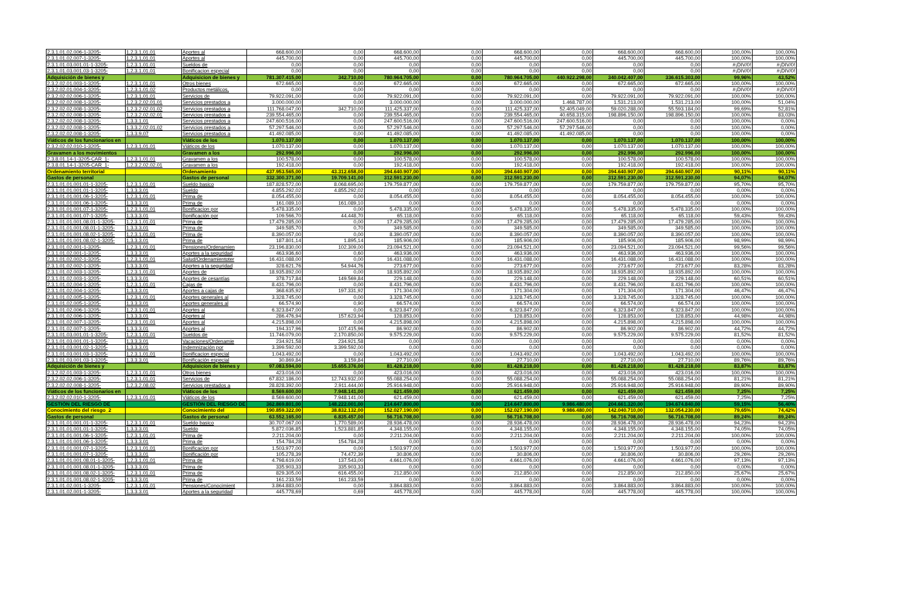| 2.3.1.01.02.006-1-3205- | 1.2.3.1.01.01 | Aportes al | 668.600,00 | 0,00 | 668.600,00 | 0,00 | 668.600,00 | 0,00 | 668.600,00 | 668.600,00 | 100,00% | 100,00% |
| 2.3.1.01.02.007-1-3205- | 1.2.3.1.01.01 | Aportes al | 445.700,00 | 0,00 | 445.700,00 | 0,00 | 445.700,00 | 0,00 | 445.700,00 | 445.700,00 | 100,00% | 100,00% |
| 2.3.1.01.03.001.01-1-3205- | 1.2.3.1.01.01 | Sueldos de | 0,00 | 0,00 | 0,00 | 0,00 | 0,00 | 0,00 | 0,00 | 0,00 | #¡DIV/0! | #¡DIV/0! |
| 2.3.1.01.03.001.03-1-3205- | 1.2.3.1.01.01 | Bonificacion especial | 0,00 | 0,00 | 0,00 | 0,00 | 0,00 | 0,00 | 0,00 | 0,00 | #¡DIV/0! | #¡DIV/0! |
| Adquisición de bienes y | | Adquisicion de bienes y | 781.307.415,00 | 342.710,00 | 780.964.705,00 | 0,00 | 780.964.705,00 | 440.922.298,00 | 340.042.407,00 | 336.615.303,00 | 99,96% | 43,52% |
| 2.3.2.02.01.003-1-3205- | 1.2.3.1.01.01 | Otros bienes | 672.665,00 | 0,00 | 672.665,00 | 0,00 | 672.665,00 | 0,00 | 672.665,00 | 672.665,00 | 100,00% | 100,00% |
| 2.3.2.02.01.004-1-3205- | 1.2.3.1.01.02 | Productos metálicos, | 0,00 | 0,00 | 0,00 | 0,00 | 0,00 | 0,00 | 0,00 | 0,00 | #¡DIV/0! | #¡DIV/0! |
| 2.3.2.02.02.006-1-3205- | 1.2.3.1.01.01 | Servicios de | 79.922.091,00 | 0,00 | 79.922.091,00 | 0,00 | 79.922.091,00 | 0,00 | 79.922.091,00 | 79.922.091,00 | 100,00% | 100,00% |
| 2.3.2.02.02.008-1-3205- | 1.2.3.2.02.01.01 | Servicios prestados a | 3.000.000,00 | 0,00 | 3.000.000,00 | 0,00 | 3.000.000,00 | 1.468.787,00 | 1.531.213,00 | 1.531.213,00 | 100,00% | 51,04% |
| 2.3.2.02.02.008-1-3205- | 1.2.3.2.02.01.02 | Servicios prestados a | 111.768.047,00 | 342.710,00 | 111.425.337,00 | 0,00 | 111.425.337,00 | 52.405.049,00 | 59.020.288,00 | 55.593.184,00 | 99,69% | 52,81% |
| 2.3.2.02.02.008-1-3205- | 1.2.3.2.02.02.01 | Servicios prestados a | 239.554.465,00 | 0,00 | 239.554.465,00 | 0,00 | 239.554.465,00 | 40.658.315,00 | 198.896.150,00 | 198.896.150,00 | 100,00% | 83,03% |
| 2.3.2.02.02.008-1-3205- | 1.3.3.1.01 | Servicios prestados a | 247.600.516,00 | 0,00 | 247.600.516,00 | 0,00 | 247.600.516,00 | 247.600.516,00 | 0,00 | 0,00 | 100,00% | 0,00% |
| 2.3.2.02.02.008-1-3205- | 1.3.3.2.02.01.02 | Servicios prestados a | 57.297.546,00 | 0,00 | 57.297.546,00 | 0,00 | 57.297.546,00 | 57.297.546,00 | 0,00 | 0,00 | 100,00% | 0,00% |
| 2.3.2.02.02.008-1-3205- | 1.3.3.9.07 | Servicios prestados a | 41.492.085,00 | 0,00 | 41.492.085,00 | 0,00 | 41.492.085,00 | 41.492.085,00 | 0,00 | 0,00 | 100,00% | 0,00% |
| Viáticos de los funcionarios en | | Viáticos de los | 1.070.137,00 | 0,00 | 1.070.137,00 | 0,00 | 1.070.137,00 | 0,00 | 1.070.137,00 | 1.070.137,00 | 100,00% | 100,00% |
| 2.3.2.02.02.010-1-3205- | 1.2.3.1.01.01 | Viáticos de los | 1.070.137,00 | 0,00 | 1.070.137,00 | 0,00 | 1.070.137,00 | 0,00 | 1.070.137,00 | 1.070.137,00 | 100,00% | 100,00% |
| Gravamen a los movimientos | | Gravamen a los | 292.996,00 | 0,00 | 292.996,00 | 0,00 | 292.996,00 | 0,00 | 292.996,00 | 292.996,00 | 100,00% | 100,00% |
| 2.3.8.01.14-1-3205-CAR_1- | 1.2.3.1.01.01 | Gravamen a los | 100.578,00 | 0,00 | 100.578,00 | 0,00 | 100.578,00 | 0,00 | 100.578,00 | 100.578,00 | 100,00% | 100,00% |
| 2.3.8.01.14-1-3205-CAR_1- | 1.2.3.2.02.02.01 | Gravamen a los | 192.418,00 | 0,00 | 192.418,00 | 0,00 | 192.418,00 | 0,00 | 192.418,00 | 192.418,00 | 100,00% | 100,00% |
| Ordenamiento territorial | | Ordenamiento | 437.953.565,00 | 43.312.658,00 | 394.640.907,00 | 0,00 | 394.640.907,00 | 0,00 | 394.640.907,00 | 394.640.907,00 | 90,11% | 90,11% |
| Gastos de personal | | Gastos de personal | 332.300.371,00 | 19.709.141,00 | 312.591.230,00 | 0,00 | 312.591.230,00 | 0,00 | 312.591.230,00 | 312.591.230,00 | 94,07% | 94,07% |
| 2.3.1.01.01.001.01-1-3205- | 1.2.3.1.01.01 | Sueldo basico | 187.828.572,00 | 8.068.695,00 | 179.759.877,00 | 0,00 | 179.759.877,00 | 0,00 | 179.759.877,00 | 179.759.877,00 | 95,70% | 95,70% |
| 2.3.1.01.01.001.01-1-3205- | 1.3.3.3.01 | Sueldo | 4.855.292,02 | 4.855.292,02 | 0,00 | 0,00 | 0,00 | 0,00 | 0,00 | 0,00 | 0,00% | 0,00% |
| 2.3.1.01.01.001.06-1-3205- | 1.2.3.1.01.01 | Prima de | 8.054.455,00 | 0,00 | 8.054.455,00 | 0,00 | 8.054.455,00 | 0,00 | 8.054.455,00 | 8.054.455,00 | 100,00% | 100,00% |
| 2.3.1.01.01.001.06-1-3205- | 1.3.3.3.01 | Prima de | 161.089,10 | 161.089,10 | 0,00 | 0,00 | 0,00 | 0,00 | 0,00 | 0,00 | 0,00% | 0,00% |
| 2.3.1.01.01.001.07-1-3205- | 1.2.3.1.01.01 | Bonificacion por | 5.478.335,00 | 0,00 | 5.478.335,00 | 0,00 | 5.478.335,00 | 0,00 | 5.478.335,00 | 5.478.335,00 | 100,00% | 100,00% |
| 2.3.1.01.01.001.07-1-3205- | 1.3.3.3.01 | Bonificación por | 109.566,70 | 44.448,70 | 65.118,00 | 0,00 | 65.118,00 | 0,00 | 65.118,00 | 65.118,00 | 59,43% | 59,43% |
| 2.3.1.01.01.001.08.01-1-3205- | 1.2.3.1.01.01 | Prima de | 17.479.285,00 | 0,00 | 17.479.285,00 | 0,00 | 17.479.285,00 | 0,00 | 17.479.285,00 | 17.479.285,00 | 100,00% | 100,00% |
| 2.3.1.01.01.001.08.01-1-3205- | 1.3.3.3.01 | Prima de | 349.585,70 | 0,70 | 349.585,00 | 0,00 | 349.585,00 | 0,00 | 349.585,00 | 349.585,00 | 100,00% | 100,00% |
| 2.3.1.01.01.001.08.02-1-3205- | 1.2.3.1.01.01 | Prima de | 8.390.057,00 | 0,00 | 8.390.057,00 | 0,00 | 8.390.057,00 | 0,00 | 8.390.057,00 | 8.390.057,00 | 100,00% | 100,00% |
| 2.3.1.01.01.001.08.02-1-3205- | 1.3.3.3.01 | Prima de | 187.801,14 | 1.895,14 | 185.906,00 | 0,00 | 185.906,00 | 0,00 | 185.906,00 | 185.906,00 | 98,99% | 98,99% |
| 2.3.1.01.02.001-1-3205- | 1.2.3.1.01.01 | Pensiones/Ordenamien | 23.196.830,00 | 102.309,00 | 23.094.521,00 | 0,00 | 23.094.521,00 | 0,00 | 23.094.521,00 | 23.094.521,00 | 99,56% | 99,56% |
| 2.3.1.01.02.001-1-3205- | 1.3.3.3.01 | Aportes a la seguridad | 463.936,60 | 0,60 | 463.936,00 | 0,00 | 463.936,00 | 0,00 | 463.936,00 | 463.936,00 | 100,00% | 100,00% |
| 2.3.1.01.02.002-1-3205- | 1.2.3.1.01.01 | Salud/Ordenamientoter | 16.431.088,00 | 0,00 | 16.431.088,00 | 0,00 | 16.431.088,00 | 0,00 | 16.431.088,00 | 16.431.088,00 | 100,00% | 100,00% |
| 2.3.1.01.02.002-1-3205- | 1.3.3.3.01 | Aportes a la seguridad | 328.621,76 | 54.944,76 | 273.677,00 | 0,00 | 273.677,00 | 0,00 | 273.677,00 | 273.677,00 | 83,28% | 83,28% |
| 2.3.1.01.02.003-1-3205- | 1.2.3.1.01.01 | Aportes de | 18.935.892,00 | 0,00 | 18.935.892,00 | 0,00 | 18.935.892,00 | 0,00 | 18.935.892,00 | 18.935.892,00 | 100,00% | 100,00% |
| 2.3.1.01.02.003-1-3205- | 1.3.3.3.01 | Aportes de cesantías | 378.717,84 | 149.569,84 | 229.148,00 | 0,00 | 229.148,00 | 0,00 | 229.148,00 | 229.148,00 | 60,51% | 60,51% |
| 2.3.1.01.02.004-1-3205- | 1.2.3.1.01.01 | Cajas de | 8.431.796,00 | 0,00 | 8.431.796,00 | 0,00 | 8.431.796,00 | 0,00 | 8.431.796,00 | 8.431.796,00 | 100,00% | 100,00% |
| 2.3.1.01.02.004-1-3205- | 1.3.3.3.01 | Aportes a cajas de | 368.635,92 | 197.331,92 | 171.304,00 | 0,00 | 171.304,00 | 0,00 | 171.304,00 | 171.304,00 | 46,47% | 46,47% |
| 2.3.1.01.02.005-1-3205- | 1.2.3.1.01.01 | Aportes generales al | 3.328.745,00 | 0,00 | 3.328.745,00 | 0,00 | 3.328.745,00 | 0,00 | 3.328.745,00 | 3.328.745,00 | 100,00% | 100,00% |
| 2.3.1.01.02.005-1-3205- | 1.3.3.3.01 | Aportes generales al | 66.574,90 | 0,90 | 66.574,00 | 0,00 | 66.574,00 | 0,00 | 66.574,00 | 66.574,00 | 100,00% | 100,00% |
| 2.3.1.01.02.006-1-3205- | 1.2.3.1.01.01 | Aportes al | 6.323.847,00 | 0,00 | 6.323.847,00 | 0,00 | 6.323.847,00 | 0,00 | 6.323.847,00 | 6.323.847,00 | 100,00% | 100,00% |
| 2.3.1.01.02.006-1-3205- | 1.3.3.3.01 | Aportes al | 286.476,94 | 157.623,94 | 128.853,00 | 0,00 | 128.853,00 | 0,00 | 128.853,00 | 128.853,00 | 44,98% | 44,98% |
| 2.3.1.01.02.007-1-3205- | 1.2.3.1.01.01 | Aportes al | 4.215.898,00 | 0,00 | 4.215.898,00 | 0,00 | 4.215.898,00 | 0,00 | 4.215.898,00 | 4.215.898,00 | 100,00% | 100,00% |
| 2.3.1.01.02.007-1-3205- | 1.3.3.3.01 | Aportes al | 194.317,96 | 107.415,96 | 86.902,00 | 0,00 | 86.902,00 | 0,00 | 86.902,00 | 86.902,00 | 44,72% | 44,72% |
| 2.3.1.01.03.001.01-1-3205- | 1.2.3.1.01.01 | Sueldos de | 11.746.079,00 | 2.170.850,00 | 9.575.229,00 | 0,00 | 9.575.229,00 | 0,00 | 9.575.229,00 | 9.575.229,00 | 81,52% | 81,52% |
| 2.3.1.01.03.001.01-1-3205- | 1.3.3.3.01 | Vacaciones/Ordenamie | 234.921,58 | 234.921,58 | 0,00 | 0,00 | 0,00 | 0,00 | 0,00 | 0,00 | 0,00% | 0,00% |
| 2.3.1.01.03.001.02-1-3205- | 1.3.3.3.01 | Indemnización por | 3.399.592,00 | 3.399.592,00 | 0,00 | 0,00 | 0,00 | 0,00 | 0,00 | 0,00 | 0,00% | 0,00% |
| 2.3.1.01.03.001.03-1-3205- | 1.2.3.1.01.01 | Bonificacion especial | 1.043.492,00 | 0,00 | 1.043.492,00 | 0,00 | 1.043.492,00 | 0,00 | 1.043.492,00 | 1.043.492,00 | 100,00% | 100,00% |
| 2.3.1.01.03.001.03-1-3205- | 1.3.3.3.01 | Bonificación especial | 30.869,84 | 3.159,84 | 27.710,00 | 0,00 | 27.710,00 | 0,00 | 27.710,00 | 27.710,00 | 89,76% | 89,76% |
| Adquisición de bienes y | | Adquisicion de bienes y | 97.083.594,00 | 15.655.376,00 | 81.428.218,00 | 0,00 | 81.428.218,00 | 0,00 | 81.428.218,00 | 81.428.218,00 | 83,87% | 83,87% |
| 2.3.2.02.01.003-1-3205- | 1.2.3.1.01.01 | Otros bienes | 423.016,00 | 0,00 | 423.016,00 | 0,00 | 423.016,00 | 0,00 | 423.016,00 | 423.016,00 | 100,00% | 100,00% |
| 2.3.2.02.02.006-1-3205- | 1.2.3.1.01.01 | Servicios de | 67.832.186,00 | 12.743.932,00 | 55.088.254,00 | 0,00 | 55.088.254,00 | 0,00 | 55.088.254,00 | 55.088.254,00 | 81,21% | 81,21% |
| 2.3.2.02.02.008-1-3205- | 1.2.3.2.08.02 | Servicios prestados a | 28.828.392,00 | 2.911.444,00 | 25.916.948,00 | 0,00 | 25.916.948,00 | 0,00 | 25.916.948,00 | 25.916.948,00 | 89,90% | 89,90% |
| Viáticos de los funcionarios en | | Viáticos de los | 8.569.600,00 | 7.948.141,00 | 621.459,00 | 0,00 | 621.459,00 | 0,00 | 621.459,00 | 621.459,00 | 7,25% | 7,25% |
| 2.3.2.02.02.010-1-3205- | 1.2.3.1.01.01 | Viáticos de los | 8.569.600,00 | 7.948.141,00 | 621.459,00 | 0,00 | 621.459,00 | 0,00 | 621.459,00 | 621.459,00 | 7,25% | 7,25% |
| GESTIÓN DEL RIESGO DE | | GESTIÓN DEL RIESGO DE | 362.869.801,00 | 148.222.001,00 | 214.647.800,00 | 0,00 | 214.647.800,00 | 9.986.480,00 | 204.661.320,00 | 194.674.840,00 | 59,15% | 56,40% |
| Conocimiento del riesgo_2 | | Conocimiento del | 190.859.322,00 | 38.832.132,00 | 152.027.190,00 | 0,00 | 152.027.190,00 | 9.986.480,00 | 142.040.710,00 | 132.054.230,00 | 79,65% | 74,42% |
| Gastos de personal | | Gastos de personal | 63.552.165,00 | 6.835.457,00 | 56.716.708,00 | 0,00 | 56.716.708,00 | 0,00 | 56.716.708,00 | 56.716.708,00 | 89,24% | 89,24% |
| 2.3.1.01.01.001.01-1-3205- | 1.2.3.1.01.01 | Sueldo basico | 30.707.067,00 | 1.770.589,00 | 28.936.478,00 | 0,00 | 28.936.478,00 | 0,00 | 28.936.478,00 | 28.936.478,00 | 94,23% | 94,23% |
| 2.3.1.01.01.001.01-1-3205- | 1.3.3.3.01 | Sueldo | 5.872.036,85 | 1.523.881,85 | 4.348.155,00 | 0,00 | 4.348.155,00 | 0,00 | 4.348.155,00 | 4.348.155,00 | 74,05% | 74,05% |
| 2.3.1.01.01.001.06-1-3205- | 1.2.3.1.01.01 | Prima de | 2.211.204,00 | 0,00 | 2.211.204,00 | 0,00 | 2.211.204,00 | 0,00 | 2.211.204,00 | 2.211.204,00 | 100,00% | 100,00% |
| 2.3.1.01.01.001.06-1-3205- | 1.3.3.3.01 | Prima de | 154.784,28 | 154.784,28 | 0,00 | 0,00 | 0,00 | 0,00 | 0,00 | 0,00 | 0,00% | 0,00% |
| 2.3.1.01.01.001.07-1-3205- | 1.2.3.1.01.01 | Bonificacion por | 1.503.977,00 | 0,00 | 1.503.977,00 | 0,00 | 1.503.977,00 | 0,00 | 1.503.977,00 | 1.503.977,00 | 100,00% | 100,00% |
| 2.3.1.01.01.001.07-1-3205- | 1.3.3.3.01 | Bonificación por | 105.278,39 | 74.472,39 | 30.806,00 | 0,00 | 30.806,00 | 0,00 | 30.806,00 | 30.806,00 | 29,26% | 29,26% |
| 2.3.1.01.01.001.08.01-1-3205- | 1.2.3.1.01.01 | Prima de | 4.798.619,00 | 137.543,00 | 4.661.076,00 | 0,00 | 4.661.076,00 | 0,00 | 4.661.076,00 | 4.661.076,00 | 97,13% | 97,13% |
| 2.3.1.01.01.001.08.01-1-3205- | 1.3.3.3.01 | Prima de | 335.903,33 | 335.903,33 | 0,00 | 0,00 | 0,00 | 0,00 | 0,00 | 0,00 | 0,00% | 0,00% |
| 2.3.1.01.01.001.08.02-1-3205- | 1.2.3.1.01.01 | Prima de | 829.305,00 | 616.455,00 | 212.850,00 | 0,00 | 212.850,00 | 0,00 | 212.850,00 | 212.850,00 | 25,67% | 25,67% |
| 2.3.1.01.01.001.08.02-1-3205- | 1.3.3.3.01 | Prima de | 161.233,59 | 161.233,59 | 0,00 | 0,00 | 0,00 | 0,00 | 0,00 | 0,00 | 0,00% | 0,00% |
| 2.3.1.01.02.001-1-3205- | 1.2.3.1.01.01 | Pensiones/Conocimient | 3.864.883,00 | 0,00 | 3.864.883,00 | 0,00 | 3.864.883,00 | 0,00 | 3.864.883,00 | 3.864.883,00 | 100,00% | 100,00% |
| 2.3.1.01.02.001-1-3205- | 1.3.3.3.01 | Aportes a la seguridad | 445.778,69 | 0,69 | 445.778,00 | 0,00 | 445.778,00 | 0,00 | 445.778,00 | 445.778,00 | 100,00% | 100,00% |